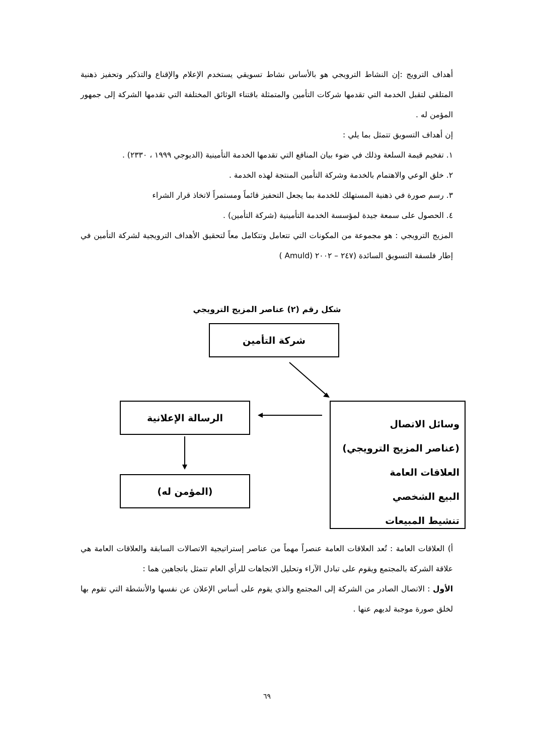أهداف الترويج :إن النشاط الترويجي هو بالأساس نشاط تسويقي يستخدم الإعلام والإقناع والتذكير وتحفيز ذهنية المتلقي لتقبل الخدمة التي تقدمها شركات التأمين والمتمثلة باقتناء الوثائق المختلفة التي تقدمها الشركة إلى جمهور المؤمن له .
إن أهداف التسويق تتمثل بما يلي :
١. تفخيم قيمة السلعة وذلك في ضوء بيان المنافع التي تقدمها الخدمة التأمينية (الديوجي ١٩٩٩ ، ٢٣٣٠) .
٢. خلق الوعي والاهتمام بالخدمة وشركة التأمين المنتجة لهذه الخدمة .
٣. رسم صورة في ذهنية المستهلك للخدمة بما يجعل التحفيز قائماً ومستمراً لاتخاذ قرار الشراء
٤. الحصول على سمعة جيدة لمؤسسة الخدمة التأمينية (شركة التأمين) .
المزيج الترويجي : هو مجموعة من المكونات التي تتعامل وتتكامل معاً لتحقيق الأهداف الترويجية لشركة التأمين في إطار فلسفة التسويق السائدة (٢٤٧ – ٢٠٠٢ (Amuld )
شكل رقم (٢) عناصر المزيج الترويجي
شركة التأمين
الرسالة الإعلانية
(المؤمن له)
وسائل الاتصال
(عناصر المزيج الترويجي)
العلاقات العامة
البيع الشخصي
تنشيط المبيعات
أ) العلاقات العامة : تُعد العلاقات العامة عنصراً مهماً من عناصر إستراتيجية الاتصالات السابقة والعلاقات العامة هي علاقة الشركة بالمجتمع ويقوم على تبادل الآراء وتحليل الاتجاهات للرأي العام تتمثل باتجاهين هما :
الأول : الاتصال الصادر من الشركة إلى المجتمع والذي يقوم على أساس الإعلان عن نفسها والأنشطة التي تقوم بها لخلق صورة موجبة لديهم عنها .
٦٩